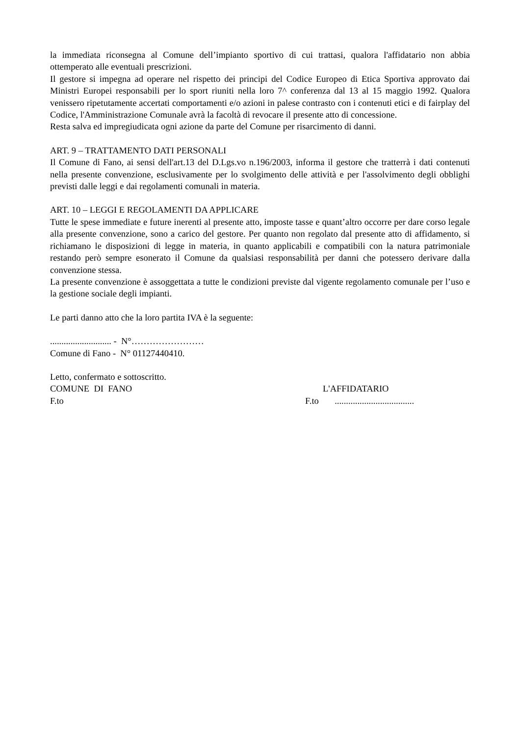la immediata riconsegna al Comune dell’impianto sportivo di cui trattasi, qualora l'affidatario non abbia ottemperato alle eventuali prescrizioni.
Il gestore si impegna ad operare nel rispetto dei principi del Codice Europeo di Etica Sportiva approvato dai Ministri Europei responsabili per lo sport riuniti nella loro 7^ conferenza dal 13 al 15 maggio 1992. Qualora venissero ripetutamente accertati comportamenti e/o azioni in palese contrasto con i contenuti etici e di fairplay del Codice, l'Amministrazione Comunale avrà la facoltà di revocare il presente atto di concessione.
Resta salva ed impregiudicata ogni azione da parte del Comune per risarcimento di danni.
ART. 9 – TRATTAMENTO DATI PERSONALI
Il Comune di Fano, ai sensi dell'art.13 del D.Lgs.vo n.196/2003, informa il gestore che tratterrà i dati contenuti nella presente convenzione, esclusivamente per lo svolgimento delle attività e per l'assolvimento degli obblighi previsti dalle leggi e dai regolamenti comunali in materia.
ART. 10 – LEGGI E REGOLAMENTI DA APPLICARE
Tutte le spese immediate e future inerenti al presente atto, imposte tasse e quant’altro occorre per dare corso legale alla presente convenzione, sono a carico del gestore. Per quanto non regolato dal presente atto di affidamento, si richiamano le disposizioni di legge in materia, in quanto applicabili e compatibili con la natura patrimoniale restando però sempre esonerato il Comune da qualsiasi responsabilità per danni che potessero derivare dalla convenzione stessa.
La presente convenzione è assoggettata a tutte le condizioni previste dal vigente regolamento comunale per l’uso e la gestione sociale degli impianti.
Le parti danno atto che la loro partita IVA è la seguente:
........................... - N°……………………
Comune di Fano - N° 01127440410.
Letto, confermato e sottoscritto.
COMUNE DI FANO L'AFFIDATARIO
F.to F.to ...................................